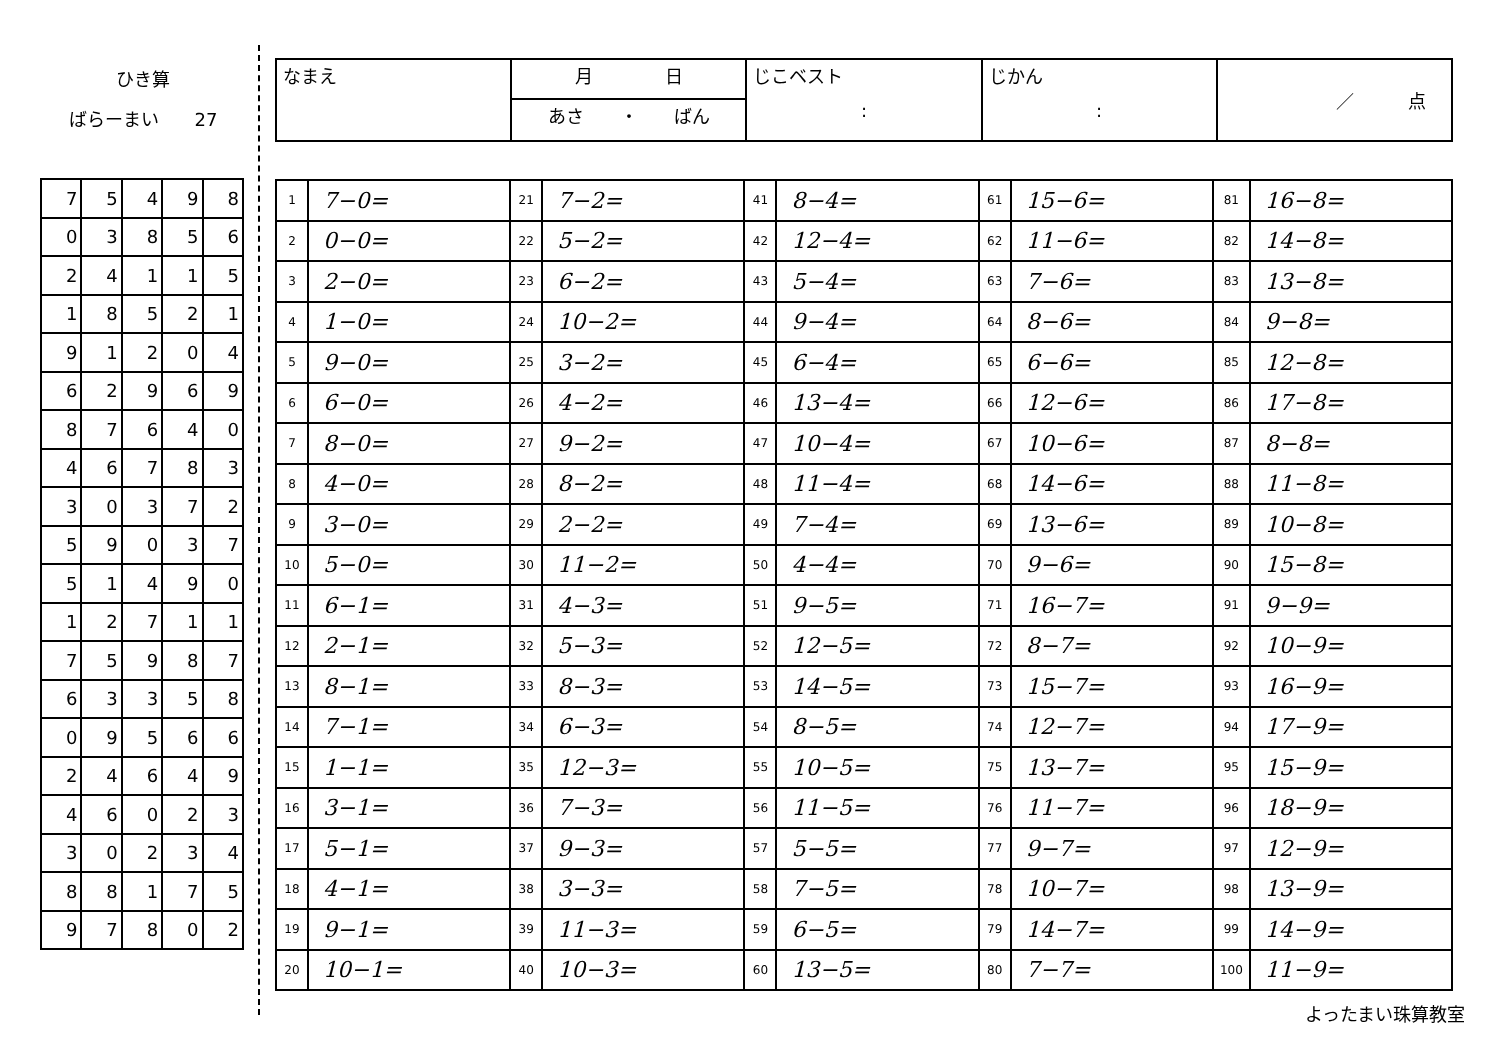ひき算
ばらーまい　　27
| 7 | 5 | 4 | 9 | 8 |
| 0 | 3 | 8 | 5 | 6 |
| 2 | 4 | 1 | 1 | 5 |
| 1 | 8 | 5 | 2 | 1 |
| 9 | 1 | 2 | 0 | 4 |
| 6 | 2 | 9 | 6 | 9 |
| 8 | 7 | 6 | 4 | 0 |
| 4 | 6 | 7 | 8 | 3 |
| 3 | 0 | 3 | 7 | 2 |
| 5 | 9 | 0 | 3 | 7 |
| 5 | 1 | 4 | 9 | 0 |
| 1 | 2 | 7 | 1 | 1 |
| 7 | 5 | 9 | 8 | 7 |
| 6 | 3 | 3 | 5 | 8 |
| 0 | 9 | 5 | 6 | 6 |
| 2 | 4 | 6 | 4 | 9 |
| 4 | 6 | 0 | 2 | 3 |
| 3 | 0 | 2 | 3 | 4 |
| 8 | 8 | 1 | 7 | 5 |
| 9 | 7 | 8 | 0 | 2 |
| なまえ | 月 日 | じこベスト : | じかん : | ／ 点 |
| | あさ ・ ばん | | | |
| 1 | 7−0= | 21 | 7−2= | 41 | 8−4= | 61 | 15−6= | 81 | 16−8= |
| 2 | 0−0= | 22 | 5−2= | 42 | 12−4= | 62 | 11−6= | 82 | 14−8= |
| 3 | 2−0= | 23 | 6−2= | 43 | 5−4= | 63 | 7−6= | 83 | 13−8= |
| 4 | 1−0= | 24 | 10−2= | 44 | 9−4= | 64 | 8−6= | 84 | 9−8= |
| 5 | 9−0= | 25 | 3−2= | 45 | 6−4= | 65 | 6−6= | 85 | 12−8= |
| 6 | 6−0= | 26 | 4−2= | 46 | 13−4= | 66 | 12−6= | 86 | 17−8= |
| 7 | 8−0= | 27 | 9−2= | 47 | 10−4= | 67 | 10−6= | 87 | 8−8= |
| 8 | 4−0= | 28 | 8−2= | 48 | 11−4= | 68 | 14−6= | 88 | 11−8= |
| 9 | 3−0= | 29 | 2−2= | 49 | 7−4= | 69 | 13−6= | 89 | 10−8= |
| 10 | 5−0= | 30 | 11−2= | 50 | 4−4= | 70 | 9−6= | 90 | 15−8= |
| 11 | 6−1= | 31 | 4−3= | 51 | 9−5= | 71 | 16−7= | 91 | 9−9= |
| 12 | 2−1= | 32 | 5−3= | 52 | 12−5= | 72 | 8−7= | 92 | 10−9= |
| 13 | 8−1= | 33 | 8−3= | 53 | 14−5= | 73 | 15−7= | 93 | 16−9= |
| 14 | 7−1= | 34 | 6−3= | 54 | 8−5= | 74 | 12−7= | 94 | 17−9= |
| 15 | 1−1= | 35 | 12−3= | 55 | 10−5= | 75 | 13−7= | 95 | 15−9= |
| 16 | 3−1= | 36 | 7−3= | 56 | 11−5= | 76 | 11−7= | 96 | 18−9= |
| 17 | 5−1= | 37 | 9−3= | 57 | 5−5= | 77 | 9−7= | 97 | 12−9= |
| 18 | 4−1= | 38 | 3−3= | 58 | 7−5= | 78 | 10−7= | 98 | 13−9= |
| 19 | 9−1= | 39 | 11−3= | 59 | 6−5= | 79 | 14−7= | 99 | 14−9= |
| 20 | 10−1= | 40 | 10−3= | 60 | 13−5= | 80 | 7−7= | 100 | 11−9= |
よったまい珠算教室